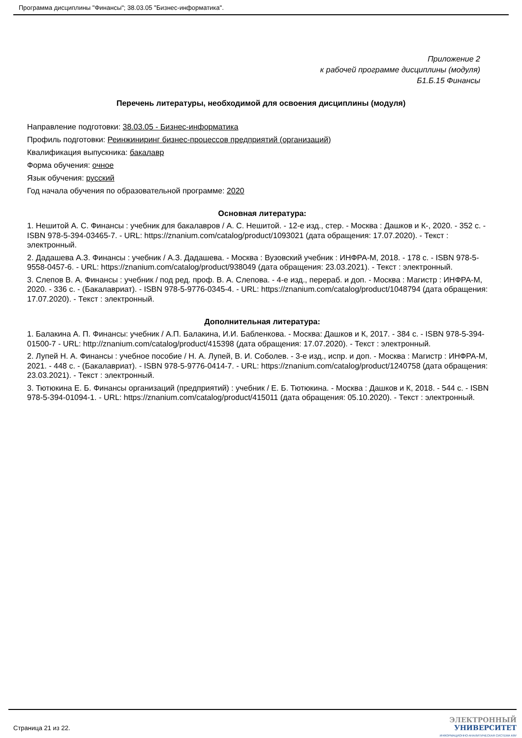Программа дисциплины "Финансы"; 38.03.05 "Бизнес-информатика".
Приложение 2
к рабочей программе дисциплины (модуля)
Б1.Б.15 Финансы
Перечень литературы, необходимой для освоения дисциплины (модуля)
Направление подготовки: 38.03.05 - Бизнес-информатика
Профиль подготовки: Реинжиниринг бизнес-процессов предприятий (организаций)
Квалификация выпускника: бакалавр
Форма обучения: очное
Язык обучения: русский
Год начала обучения по образовательной программе: 2020
Основная литература:
1. Нешитой А. С. Финансы : учебник для бакалавров / А. С. Нешитой. - 12-е изд., стер. - Москва : Дашков и К-, 2020. - 352 с. - ISBN 978-5-394-03465-7. - URL: https://znanium.com/catalog/product/1093021 (дата обращения: 17.07.2020). - Текст : электронный.
2. Дадашева А.З. Финансы : учебник / А.З. Дадашева. - Москва : Вузовский учебник : ИНФРА-М, 2018. - 178 с. - ISBN 978-5-9558-0457-6. - URL: https://znanium.com/catalog/product/938049 (дата обращения: 23.03.2021). - Текст : электронный.
3. Слепов В. А. Финансы : учебник / под ред. проф. В. А. Слепова. - 4-е изд., перераб. и доп. - Москва : Магистр : ИНФРА-М, 2020. - 336 с. - (Бакалавриат). - ISBN 978-5-9776-0345-4. - URL: https://znanium.com/catalog/product/1048794 (дата обращения: 17.07.2020). - Текст : электронный.
Дополнительная литература:
1. Балакина А. П. Финансы: учебник / А.П. Балакина, И.И. Бабленкова. - Москва: Дашков и К, 2017. - 384 с. - ISBN 978-5-394-01500-7 - URL: http://znanium.com/catalog/product/415398 (дата обращения: 17.07.2020). - Текст : электронный.
2. Лупей Н. А. Финансы : учебное пособие / Н. А. Лупей, В. И. Соболев. - 3-е изд., испр. и доп. - Москва : Магистр : ИНФРА-М, 2021. - 448 с. - (Бакалавриат). - ISBN 978-5-9776-0414-7. - URL: https://znanium.com/catalog/product/1240758 (дата обращения: 23.03.2021). - Текст : электронный.
3. Тютюкина Е. Б. Финансы организаций (предприятий) : учебник / Е. Б. Тютюкина. - Москва : Дашков и К, 2018. - 544 с. - ISBN 978-5-394-01094-1. - URL: https://znanium.com/catalog/product/415011 (дата обращения: 05.10.2020). - Текст : электронный.
Страница 21 из 22.
ЭЛЕКТРОННЫЙ
УНИВЕРСИТЕТ
ИНФОРМАЦИОННО-АНАЛИТИЧЕСКАЯ СИСТЕМА КФУ